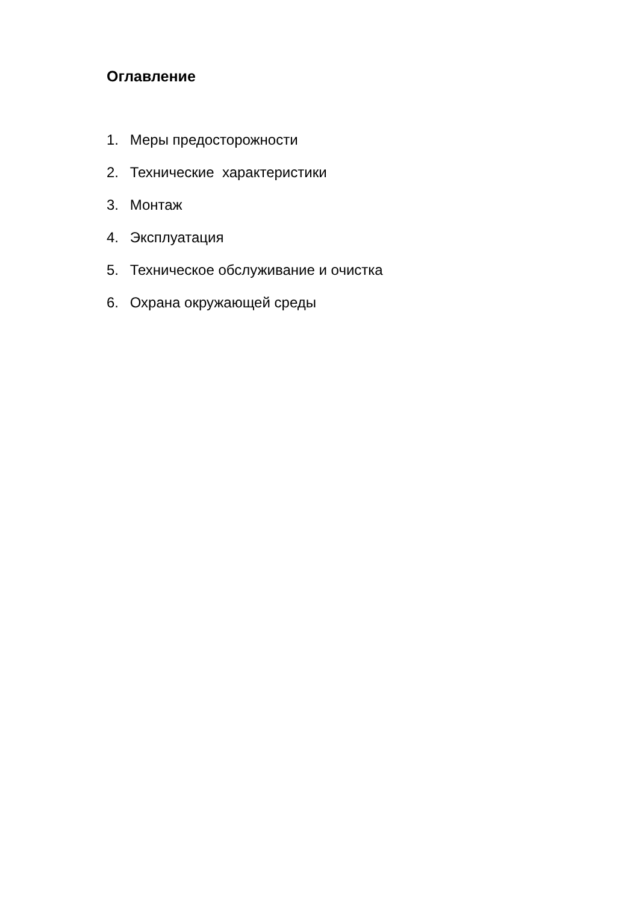Оглавление
1. Меры предосторожности
2. Технические характеристики
3. Монтаж
4. Эксплуатация
5. Техническое обслуживание и очистка
6. Охрана окружающей среды